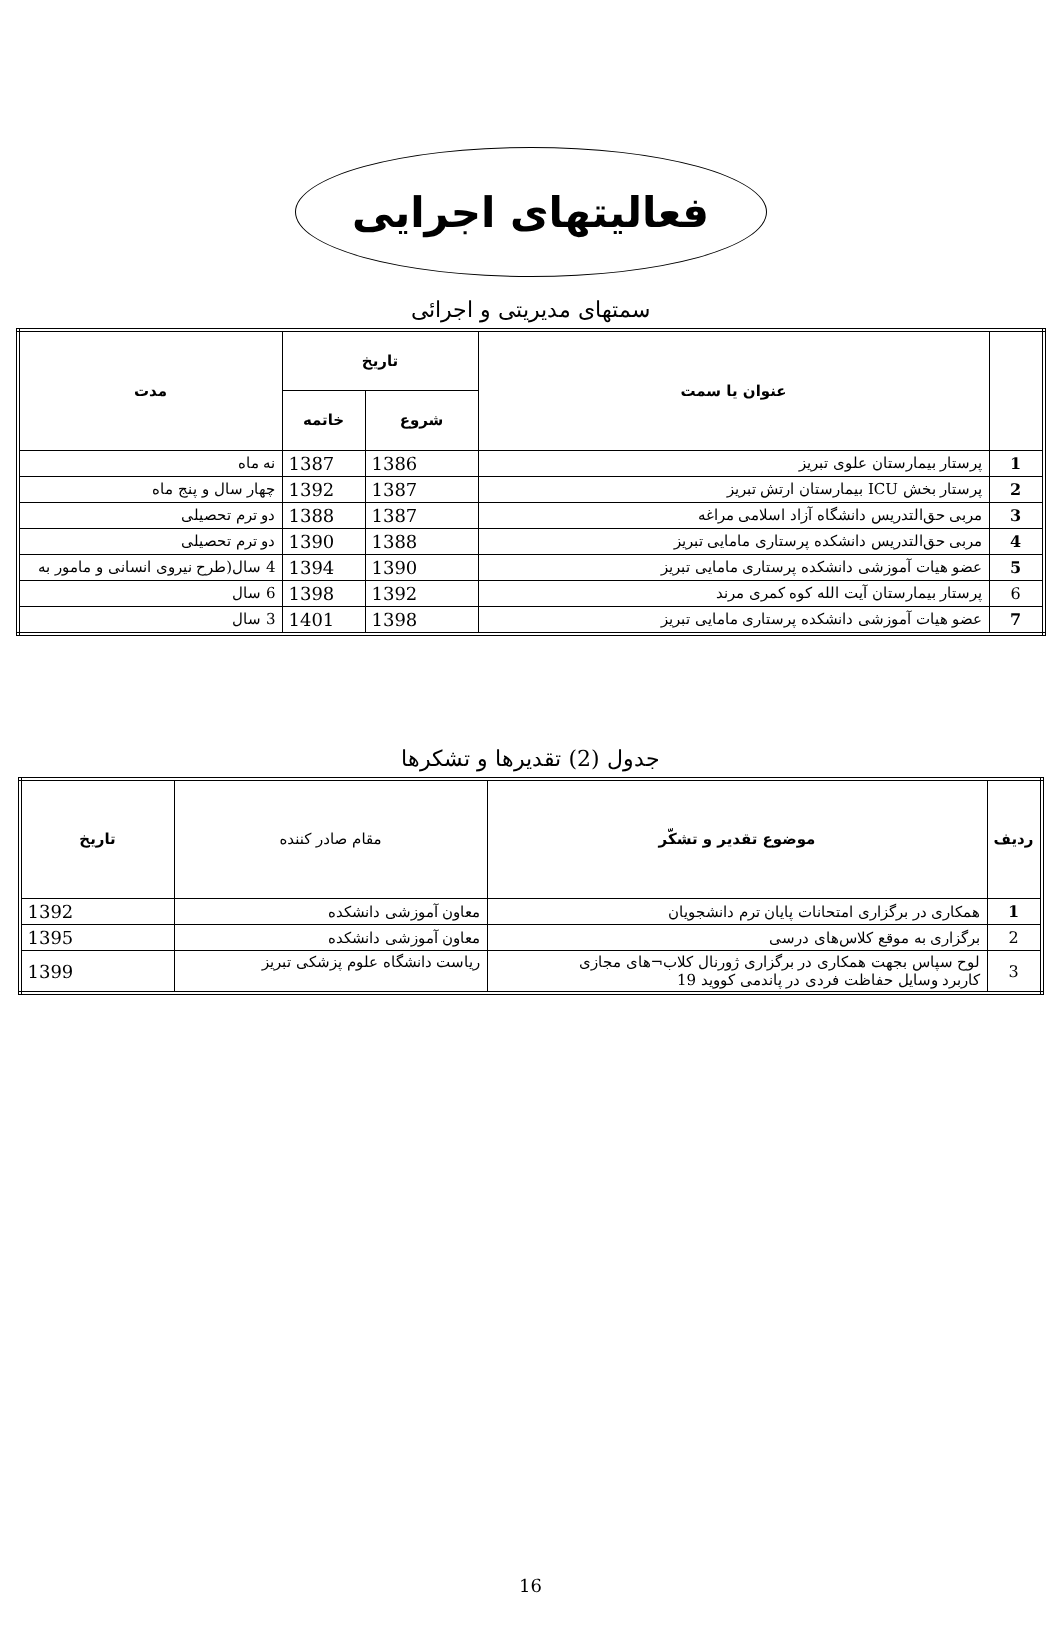فعالیتهای اجرایی
سمتهای مدیریتی و اجرائی
| | عنوان یا سمت | تاریخ | | مدت |
| --- | --- | --- | --- | --- |
| | | شروع | خاتمه | |
| 1 | پرستار بیمارستان علوی تبریز | 1386 | 1387 | نه ماه |
| 2 | پرستار بخش ICU بیمارستان ارتش تبریز | 1387 | 1392 | چهار سال و پنج ماه |
| 3 | مربی حق‌التدریس دانشگاه آزاد اسلامی مراغه | 1387 | 1388 | دو ترم تحصیلی |
| 4 | مربی حق‌التدریس دانشکده پرستاری مامایی تبریز | 1388 | 1390 | دو ترم تحصیلی |
| 5 | عضو هیات آموزشی دانشکده پرستاری مامایی تبریز | 1390 | 1394 | 4 سال(طرح نیروی انسانی و مامور به |
| 6 | پرستار بیمارستان آیت الله کوه کمری مرند | 1392 | 1398 | 6 سال |
| 7 | عضو هیات آموزشی دانشکده پرستاری مامایی تبریز | 1398 | 1401 | 3 سال |
جدول (2) تقدیرها و تشکرها
| ردیف | موضوع تقدیر و تشکّر | مقام صادر کننده | تاریخ |
| --- | --- | --- | --- |
| 1 | همکاری در برگزاری امتحانات پایان ترم دانشجویان | معاون آموزشی دانشکده | 1392 |
| 2 | برگزاری به موقع کلاس‌های درسی | معاون آموزشی دانشکده | 1395 |
| 3 | لوح سپاس بجهت همکاری در برگزاری ژورنال کلاب¬های مجازی کاربرد وسایل حفاظت فردی در پاندمی کووید 19 | ریاست دانشگاه علوم پزشکی تبریز | 1399 |
16